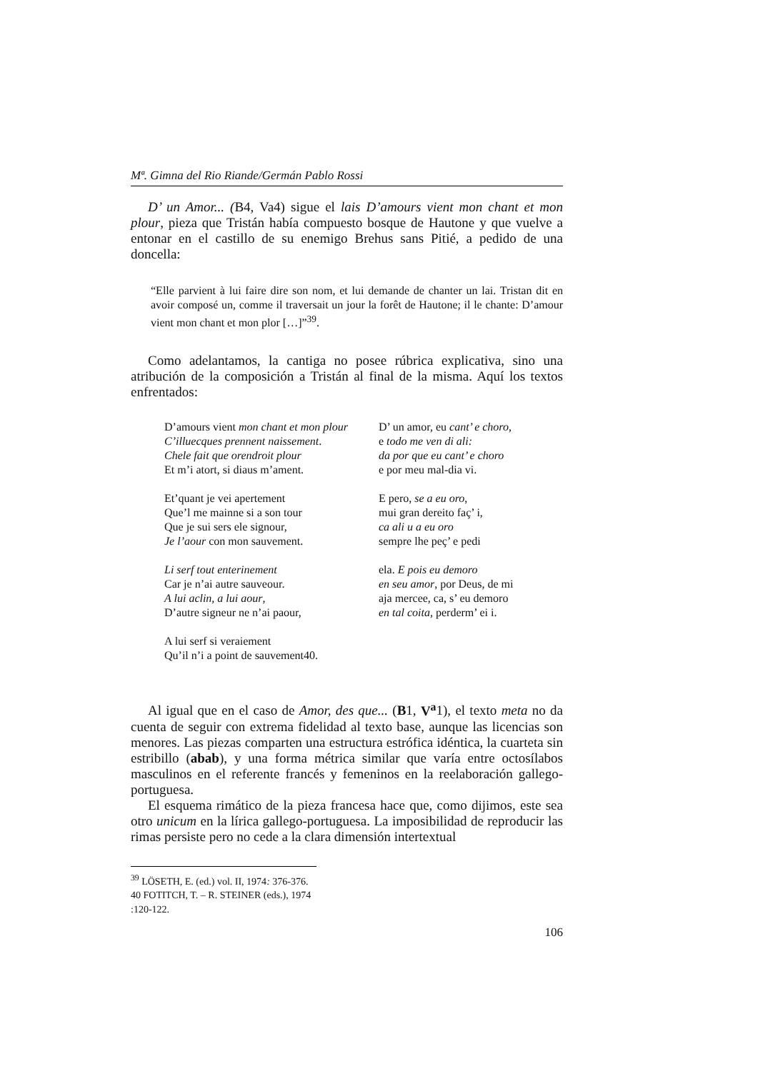Mª. Gimna del Rio Riande/Germán Pablo Rossi
D’ un Amor... (B4, Va4) sigue el lais D’amours vient mon chant et mon plour, pieza que Tristán había compuesto bosque de Hautone y que vuelve a entonar en el castillo de su enemigo Brehus sans Pitié, a pedido de una doncella:
“Elle parvient à lui faire dire son nom, et lui demande de chanter un lai. Tristan dit en avoir composé un, comme il traversait un jour la forêt de Hautone; il le chante: D’amour vient mon chant et mon plor […]”<sup>39</sup>.
Como adelantamos, la cantiga no posee rúbrica explicativa, sino una atribución de la composición a Tristán al final de la misma. Aquí los textos enfrentados:
D’amours vient mon chant et mon plour
C’illuecques prennent naissement.
Chele fait que orendroit plour
Et m’i atort, si diaus m’ament.
Et’quant je vei apertement
Que’l me mainne si a son tour
Que je sui sers ele signour,
Je l’aour con mon sauvement.
Li serf tout enterinement
Car je n’ai autre sauveour.
A lui aclin, a lui aour,
D’autre signeur ne n’ai paour,
A lui serf si veraiement
Qu’il n’i a point de sauvement40.
D’ un amor, eu cant’ e choro,
e todo me ven di ali:
da por que eu cant’ e choro
e por meu mal-dia vi.
E pero, se a eu oro,
mui gran dereito faç’ i,
ca ali u a eu oro
sempre lhe peç’ e pedi
ela. E pois eu demoro
en seu amor, por Deus, de mi
aja mercee, ca, s’ eu demoro
en tal coita, perderm’ ei i.
Al igual que en el caso de Amor, des que... (B1, V<sup>a</sup>1), el texto meta no da cuenta de seguir con extrema fidelidad al texto base, aunque las licencias son menores. Las piezas comparten una estructura estrófica idéntica, la cuarteta sin estribillo (abab), y una forma métrica similar que varía entre octosílabos masculinos en el referente francés y femeninos en la reelaboración gallego-portuguesa.
El esquema rimático de la pieza francesa hace que, como dijimos, este sea otro unicum en la lírica gallego-portuguesa. La imposibilidad de reproducir las rimas persiste pero no cede a la clara dimensión intertextual
<sup>39</sup> LÖSETH, E. (ed.) vol. II, 1974: 376-376.
40 FOTITCH, T. – R. STEINER (eds.), 1974 :120-122.
106